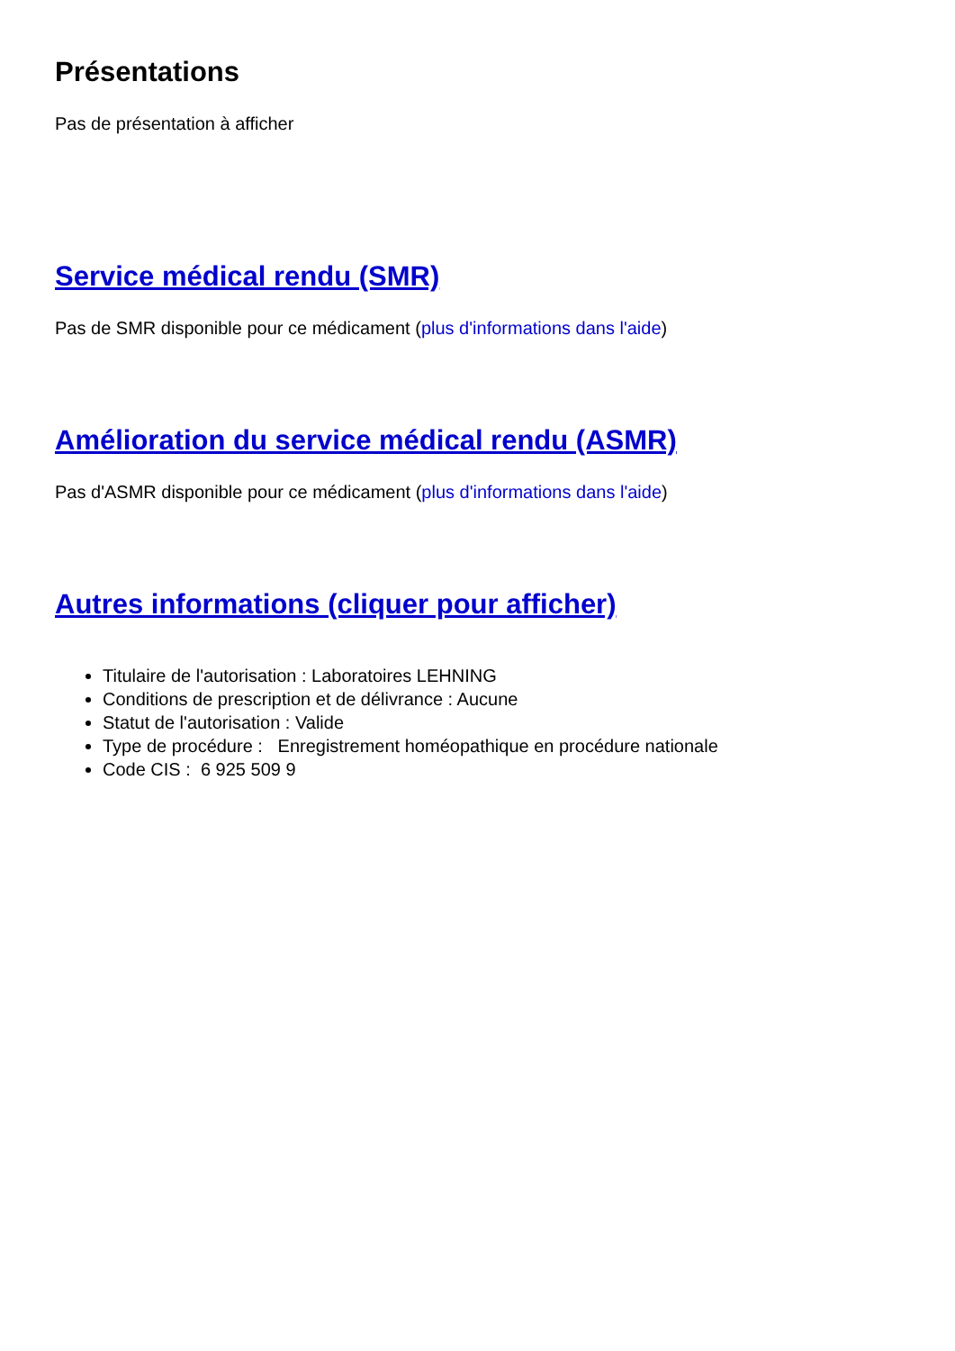Présentations
Pas de présentation à afficher
Service médical rendu (SMR)
Pas de SMR disponible pour ce médicament (plus d'informations dans l'aide)
Amélioration du service médical rendu (ASMR)
Pas d'ASMR disponible pour ce médicament (plus d'informations dans l'aide)
Autres informations (cliquer pour afficher)
Titulaire de l'autorisation : Laboratoires LEHNING
Conditions de prescription et de délivrance : Aucune
Statut de l'autorisation : Valide
Type de procédure : Enregistrement homéopathique en procédure nationale
Code CIS : 6 925 509 9